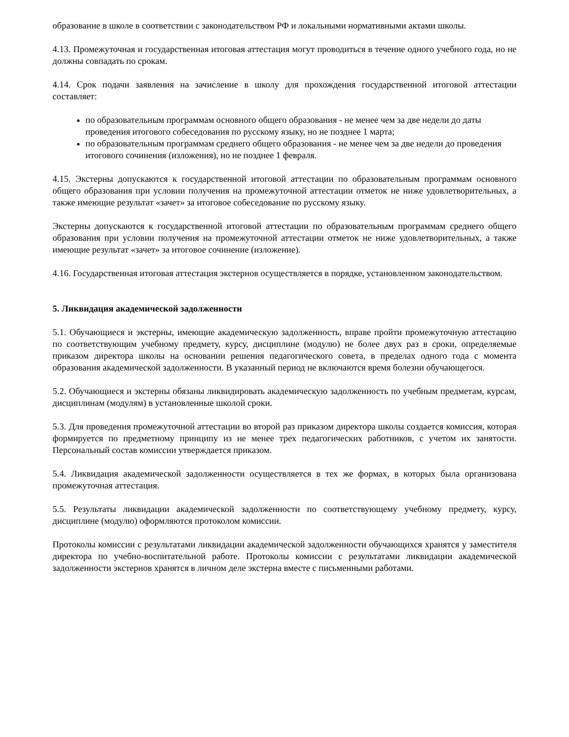образование в школе в соответствии с законодательством РФ и локальными нормативными актами школы.
4.13. Промежуточная и государственная итоговая аттестация могут проводиться в течение одного учебного года, но не должны совпадать по срокам.
4.14. Срок подачи заявления на зачисление в школу для прохождения государственной итоговой аттестации составляет:
по образовательным программам основного общего образования - не менее чем за две недели до даты проведения итогового собеседования по русскому языку, но не позднее 1 марта;
по образовательным программам среднего общего образования - не менее чем за две недели до проведения итогового сочинения (изложения), но не позднее 1 февраля.
4.15. Экстерны допускаются к государственной итоговой аттестации по образовательным программам основного общего образования при условии получения на промежуточной аттестации отметок не ниже удовлетворительных, а также имеющие результат «зачет» за итоговое собеседование по русскому языку.
Экстерны допускаются к государственной итоговой аттестации по образовательным программам среднего общего образования при условии получения на промежуточной аттестации отметок не ниже удовлетворительных, а также имеющие результат «зачет» за итоговое сочинение (изложение).
4.16. Государственная итоговая аттестация экстернов осуществляется в порядке, установленном законодательством.
5. Ликвидация академической задолженности
5.1. Обучающиеся и экстерны, имеющие академическую задолженность, вправе пройти промежуточную аттестацию по соответствующим учебному предмету, курсу, дисциплине (модулю) не более двух раз в сроки, определяемые приказом директора школы на основании решения педагогического совета, в пределах одного года с момента образования академической задолженности. В указанный период не включаются время болезни обучающегося.
5.2. Обучающиеся и экстерны обязаны ликвидировать академическую задолженность по учебным предметам, курсам, дисциплинам (модулям) в установленные школой сроки.
5.3. Для проведения промежуточной аттестации во второй раз приказом директора школы создается комиссия, которая формируется по предметному принципу из не менее трех педагогических работников, с учетом их занятости. Персональный состав комиссии утверждается приказом.
5.4. Ликвидация академической задолженности осуществляется в тех же формах, в которых была организована промежуточная аттестация.
5.5. Результаты ликвидации академической задолженности по соответствующему учебному предмету, курсу, дисциплине (модулю) оформляются протоколом комиссии.
Протоколы комиссии с результатами ликвидации академической задолженности обучающихся хранятся у заместителя директора по учебно-воспитательной работе. Протоколы комиссии с результатами ликвидации академической задолженности экстернов хранятся в личном деле экстерна вместе с письменными работами.